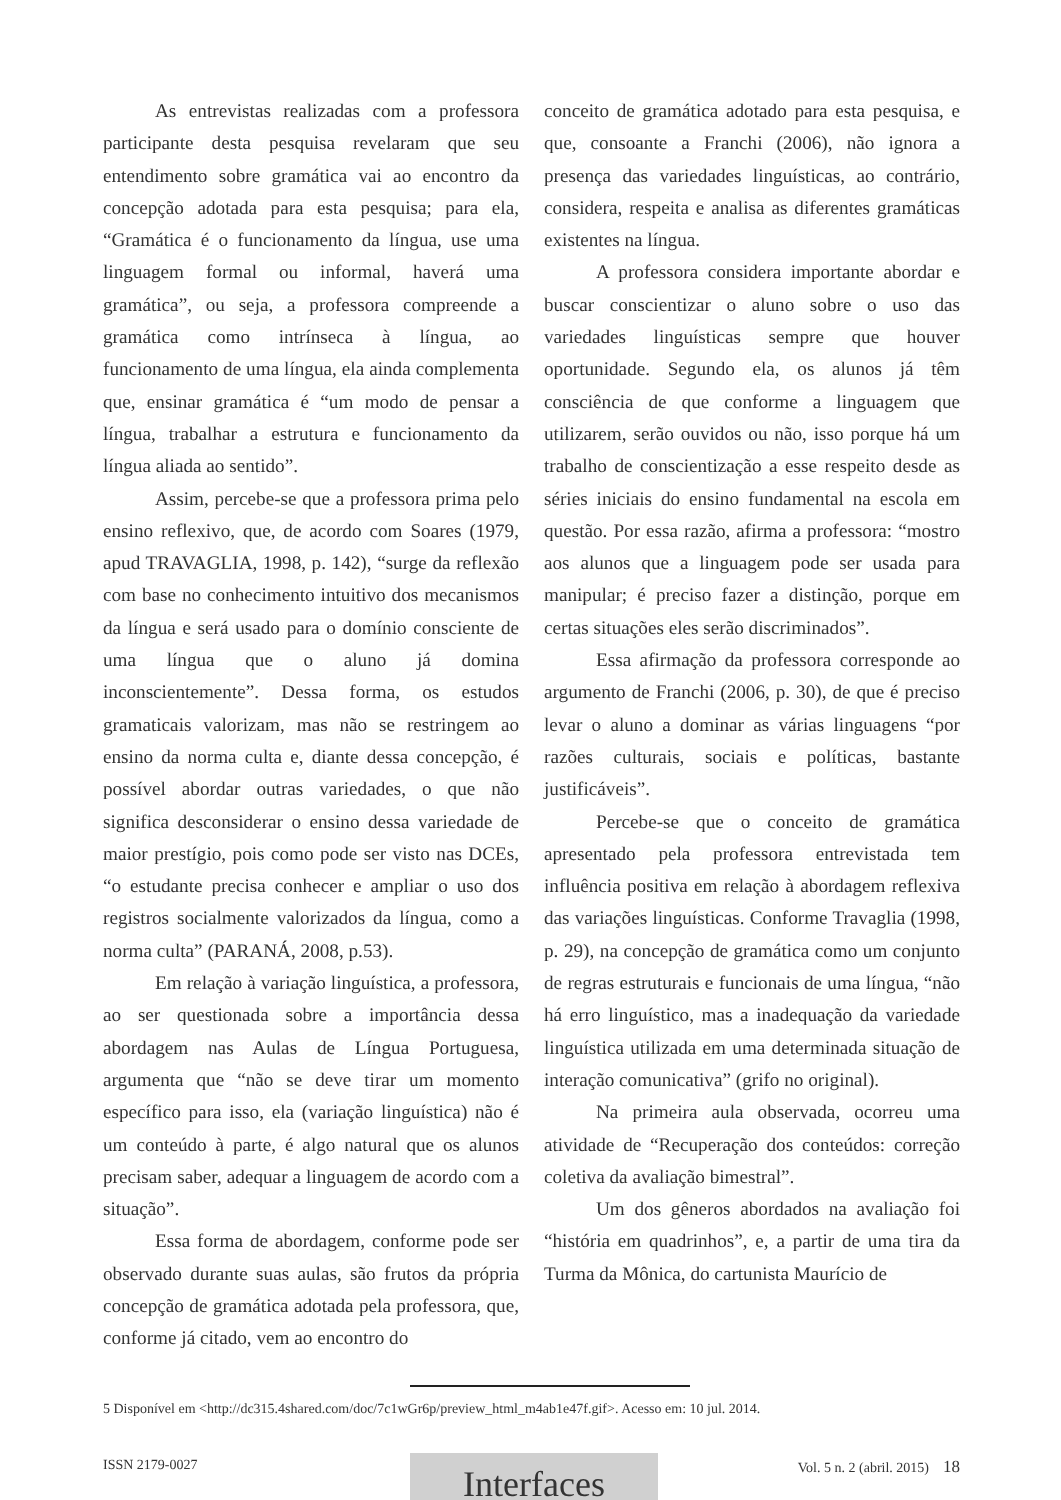As entrevistas realizadas com a professora participante desta pesquisa revelaram que seu entendimento sobre gramática vai ao encontro da concepção adotada para esta pesquisa; para ela, “Gramática é o funcionamento da língua, use uma linguagem formal ou informal, haverá uma gramática”, ou seja, a professora compreende a gramática como intrínseca à língua, ao funcionamento de uma língua, ela ainda complementa que, ensinar gramática é “um modo de pensar a língua, trabalhar a estrutura e funcionamento da língua aliada ao sentido”.
Assim, percebe-se que a professora prima pelo ensino reflexivo, que, de acordo com Soares (1979, apud TRAVAGLIA, 1998, p. 142), “surge da reflexão com base no conhecimento intuitivo dos mecanismos da língua e será usado para o domínio consciente de uma língua que o aluno já domina inconscientemente”. Dessa forma, os estudos gramaticais valorizam, mas não se restringem ao ensino da norma culta e, diante dessa concepção, é possível abordar outras variedades, o que não significa desconsiderar o ensino dessa variedade de maior prestígio, pois como pode ser visto nas DCEs, “o estudante precisa conhecer e ampliar o uso dos registros socialmente valorizados da língua, como a norma culta” (PARANÁ, 2008, p.53).
Em relação à variação linguística, a professora, ao ser questionada sobre a importância dessa abordagem nas Aulas de Língua Portuguesa, argumenta que “não se deve tirar um momento específico para isso, ela (variação linguística) não é um conteúdo à parte, é algo natural que os alunos precisam saber, adequar a linguagem de acordo com a situação”.
Essa forma de abordagem, conforme pode ser observado durante suas aulas, são frutos da própria concepção de gramática adotada pela professora, que, conforme já citado, vem ao encontro do
conceito de gramática adotado para esta pesquisa, e que, consoante a Franchi (2006), não ignora a presença das variedades linguísticas, ao contrário, considera, respeita e analisa as diferentes gramáticas existentes na língua.
A professora considera importante abordar e buscar conscientizar o aluno sobre o uso das variedades linguísticas sempre que houver oportunidade. Segundo ela, os alunos já têm consciência de que conforme a linguagem que utilizarem, serão ouvidos ou não, isso porque há um trabalho de conscientização a esse respeito desde as séries iniciais do ensino fundamental na escola em questão. Por essa razão, afirma a professora: “mostro aos alunos que a linguagem pode ser usada para manipular; é preciso fazer a distinção, porque em certas situações eles serão discriminados”.
Essa afirmação da professora corresponde ao argumento de Franchi (2006, p. 30), de que é preciso levar o aluno a dominar as várias linguagens “por razões culturais, sociais e políticas, bastante justificáveis”.
Percebe-se que o conceito de gramática apresentado pela professora entrevistada tem influência positiva em relação à abordagem reflexiva das variações linguísticas. Conforme Travaglia (1998, p. 29), na concepção de gramática como um conjunto de regras estruturais e funcionais de uma língua, “não há erro linguístico, mas a inadequação da variedade linguística utilizada em uma determinada situação de interação comunicativa” (grifo no original).
Na primeira aula observada, ocorreu uma atividade de “Recuperação dos conteúdos: correção coletiva da avaliação bimestral”.
Um dos gêneros abordados na avaliação foi “história em quadrinhos”, e, a partir de uma tira da Turma da Mônica, do cartunista Maurício de
5 Disponível em <http://dc315.4shared.com/doc/7c1wGr6p/preview_html_m4ab1e47f.gif>. Acesso em: 10 jul. 2014.
ISSN 2179-0027
Interfaces
Vol. 5 n. 2 (abril. 2015) 18